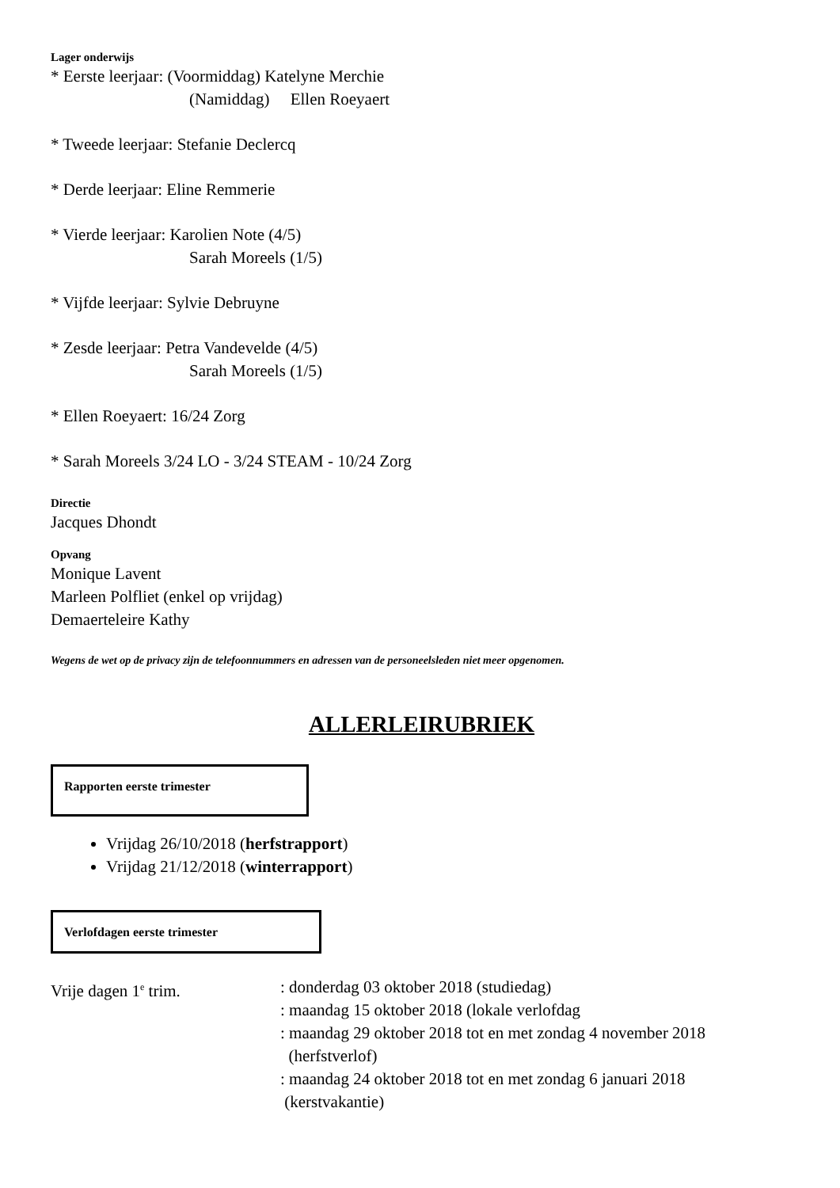Lager onderwijs
* Eerste leerjaar: (Voormiddag) Katelyne Merchie
(Namiddag) Ellen Roeyaert
* Tweede leerjaar: Stefanie Declercq
* Derde leerjaar: Eline Remmerie
* Vierde leerjaar: Karolien Note (4/5)
Sarah Moreels (1/5)
* Vijfde leerjaar: Sylvie Debruyne
* Zesde leerjaar: Petra Vandevelde (4/5)
Sarah Moreels (1/5)
* Ellen Roeyaert: 16/24 Zorg
* Sarah Moreels 3/24 LO - 3/24 STEAM - 10/24 Zorg
Directie
Jacques Dhondt
Opvang
Monique Lavent
Marleen Polfliet (enkel op vrijdag)
Demaerteleire Kathy
Wegens de wet op de privacy zijn de telefoonnummers en adressen van de personeelsleden niet meer opgenomen.
ALLERLEIRUBRIEK
Rapporten eerste trimester
Vrijdag 26/10/2018 (herfstrapport)
Vrijdag 21/12/2018 (winterrapport)
Verlofdagen eerste trimester
Vrije dagen 1<sup>e</sup> trim. : donderdag 03 oktober 2018 (studiedag)
: maandag 15 oktober 2018 (lokale verlofdag
: maandag 29 oktober 2018 tot en met zondag 4 november 2018
(herfstverlof)
: maandag 24 oktober 2018 tot en met zondag 6 januari 2018
(kerstvakantie)